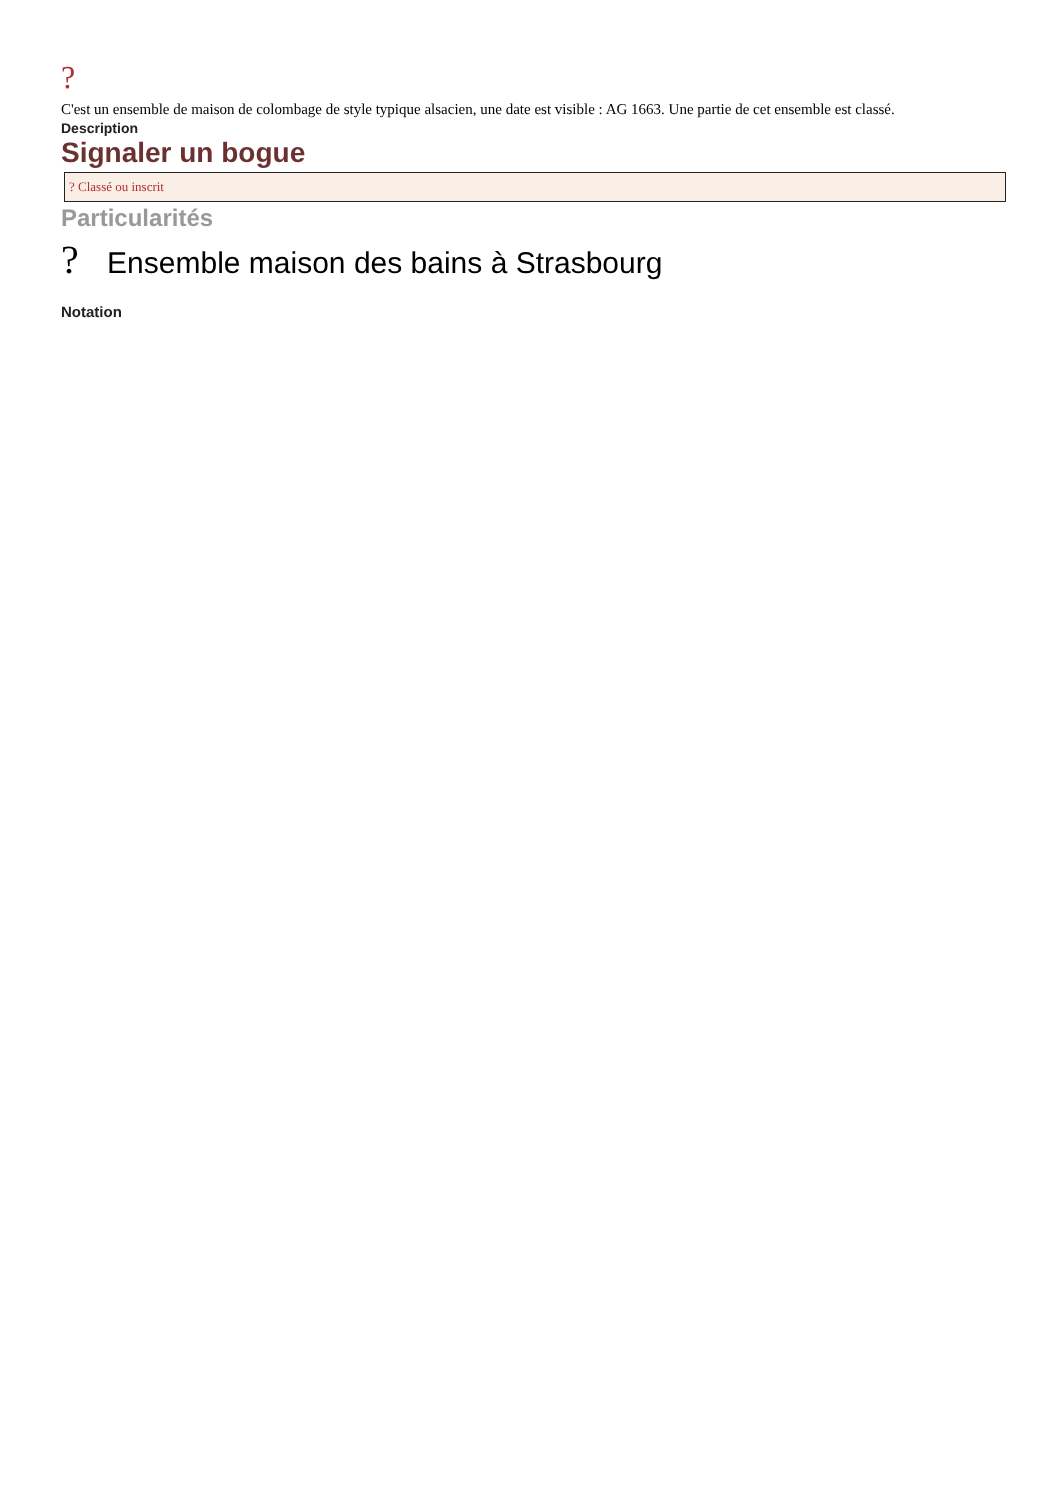?
C'est un ensemble de maison de colombage de style typique alsacien, une date est visible : AG 1663. Une partie de cet ensemble est classé.
Description
Signaler un bogue
? Classé ou inscrit
Particularités
? Ensemble maison des bains à Strasbourg
Notation